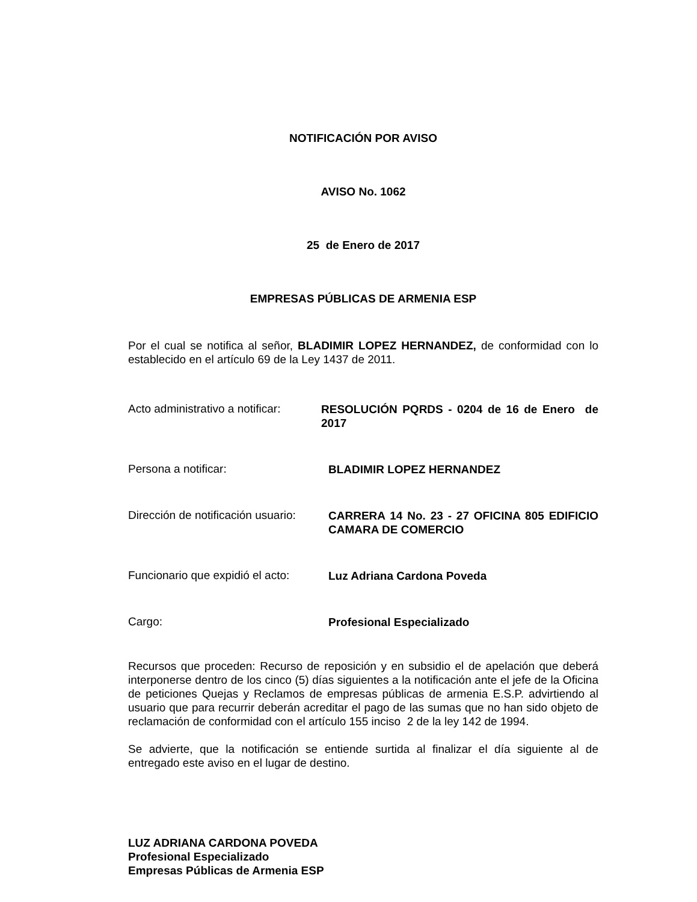NOTIFICACIÓN POR AVISO
AVISO No. 1062
25 de Enero de 2017
EMPRESAS PÚBLICAS DE ARMENIA ESP
Por el cual se notifica al señor, BLADIMIR LOPEZ HERNANDEZ, de conformidad con lo establecido en el artículo 69 de la Ley 1437 de 2011.
Acto administrativo a notificar:
RESOLUCIÓN PQRDS - 0204 de 16 de Enero de 2017
Persona a notificar:
BLADIMIR LOPEZ HERNANDEZ
Dirección de notificación usuario:
CARRERA 14 No. 23 - 27 OFICINA 805 EDIFICIO CAMARA DE COMERCIO
Funcionario que expidió el acto:
Luz Adriana Cardona Poveda
Cargo:
Profesional Especializado
Recursos que proceden: Recurso de reposición y en subsidio el de apelación que deberá interponerse dentro de los cinco (5) días siguientes a la notificación ante el jefe de la Oficina de peticiones Quejas y Reclamos de empresas públicas de armenia E.S.P. advirtiendo al usuario que para recurrir deberán acreditar el pago de las sumas que no han sido objeto de reclamación de conformidad con el artículo 155 inciso 2 de la ley 142 de 1994.
Se advierte, que la notificación se entiende surtida al finalizar el día siguiente al de entregado este aviso en el lugar de destino.
LUZ ADRIANA CARDONA POVEDA
Profesional Especializado
Empresas Públicas de Armenia ESP